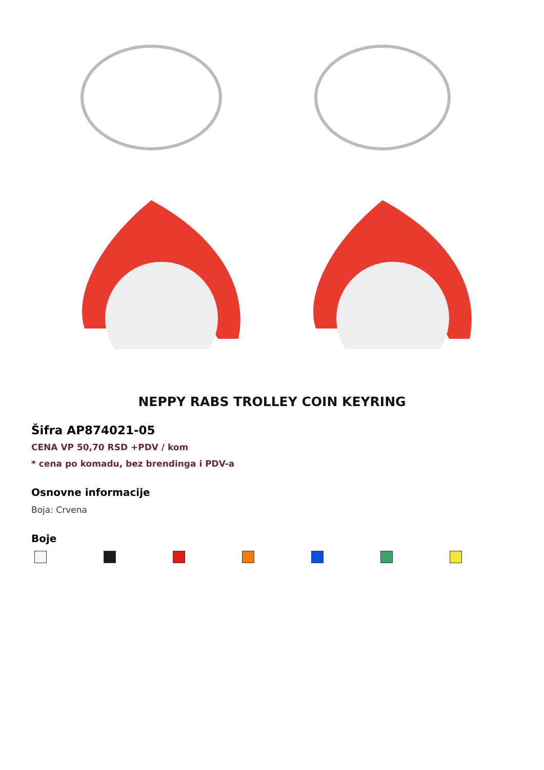NEPPY RABS TROLLEY COIN KEYRING
Šifra AP874021-05
CENA VP 50,70 RSD +PDV / kom
* cena po komadu, bez brendinga i PDV-a
Osnovne informacije
Boja: Crvena
Boje